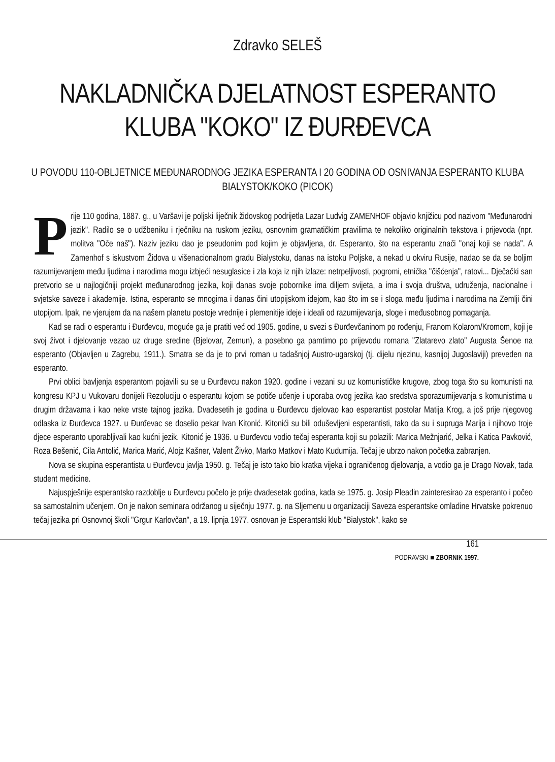Zdravko SELEŠ
NAKLADNIČKA DJELATNOST ESPERANTO KLUBA "KOKO" IZ ĐURĐEVCA
U POVODU 110-OBLJETNICE MEĐUNARODNOG JEZIKA ESPERANTA I 20 GODINA OD OSNIVANJA ESPERANTO KLUBA BIALYSTOK/KOKO (PICOK)
Prije 110 godina, 1887. g., u Varšavi je poljski liječnik židovskog podrijetla Lazar Ludvig ZAMENHOF objavio knjižicu pod nazivom "Međunarodni jezik". Radilo se o udžbeniku i rječniku na ruskom jeziku, osnovnim gramatičkim pravilima te nekoliko originalnih tekstova i prijevoda (npr. molitva "Oče naš"). Naziv jeziku dao je pseudonim pod kojim je objavljena, dr. Esperanto, što na esperantu znači "onaj koji se nada". A Zamenhof s iskustvom Židova u višenacionalnom gradu Bialystoku, danas na istoku Poljske, a nekad u okviru Rusije, nadao se da se boljim razumijevanjem među ljudima i narodima mogu izbjeći nesuglasice i zla koja iz njih izlaze: netrpeljivosti, pogromi, etnička "čišćenja", ratovi... Dječački san pretvorio se u najlogičniji projekt međunarodnog jezika, koji danas svoje pobornike ima diljem svijeta, a ima i svoja društva, udruženja, nacionalne i svjetske saveze i akademije. Istina, esperanto se mnogima i danas čini utopijskom idejom, kao što im se i sloga među ljudima i narodima na Zemlji čini utopijom. Ipak, ne vjerujem da na našem planetu postoje vrednije i plemenitije ideje i ideali od razumijevanja, sloge i međusobnog pomaganja.
Kad se radi o esperantu i Đurđevcu, moguće ga je pratiti već od 1905. godine, u svezi s Đurđevčaninom po rođenju, Franom Kolarom/Kromom, koji je svoj život i djelovanje vezao uz druge sredine (Bjelovar, Zemun), a posebno ga pamtimo po prijevodu romana "Zlatarevo zlato" Augusta Šenoe na esperanto (Objavljen u Zagrebu, 1911.). Smatra se da je to prvi roman u tadašnjoj Austro-ugarskoj (tj. dijelu njezinu, kasnijoj Jugoslaviji) preveden na esperanto.
Prvi oblici bavljenja esperantom pojavili su se u Đurđevcu nakon 1920. godine i vezani su uz komunističke krugove, zbog toga što su komunisti na kongresu KPJ u Vukovaru donijeli Rezoluciju o esperantu kojom se potiče učenje i uporaba ovog jezika kao sredstva sporazumijevanja s komunistima u drugim državama i kao neke vrste tajnog jezika. Dvadesetih je godina u Đurđevcu djelovao kao esperantist postolar Matija Krog, a još prije njegovog odlaska iz Đurđevca 1927. u Đurđevac se doselio pekar Ivan Kitonić. Kitonići su bili oduševljeni esperantisti, tako da su i supruga Marija i njihovo troje djece esperanto uporabljivali kao kućni jezik. Kitonić je 1936. u Đurđevcu vodio tečaj esperanta koji su polazili: Marica Mežnjarić, Jelka i Katica Pavković, Roza Bešenić, Cila Antolić, Marica Marić, Alojz Kašner, Valent Živko, Marko Matkov i Mato Kudumija. Tečaj je ubrzo nakon početka zabranjen.
Nova se skupina esperantista u Đurđevcu javlja 1950. g. Tečaj je isto tako bio kratka vijeka i ograničenog djelovanja, a vodio ga je Drago Novak, tada student medicine.
Najuspješnije esperantsko razdoblje u Đurđevcu počelo je prije dvadesetak godina, kada se 1975. g. Josip Pleadin zainteresirao za esperanto i počeo sa samostalnim učenjem. On je nakon seminara održanog u siječnju 1977. g. na Sljemenu u organizaciji Saveza esperantske omladine Hrvatske pokrenuo tečaj jezika pri Osnovnoj školi "Grgur Karlovčan", a 19. lipnja 1977. osnovan je Esperantski klub "Bialystok", kako se
161
PODRAVSKI ■ ZBORNIK 1997.